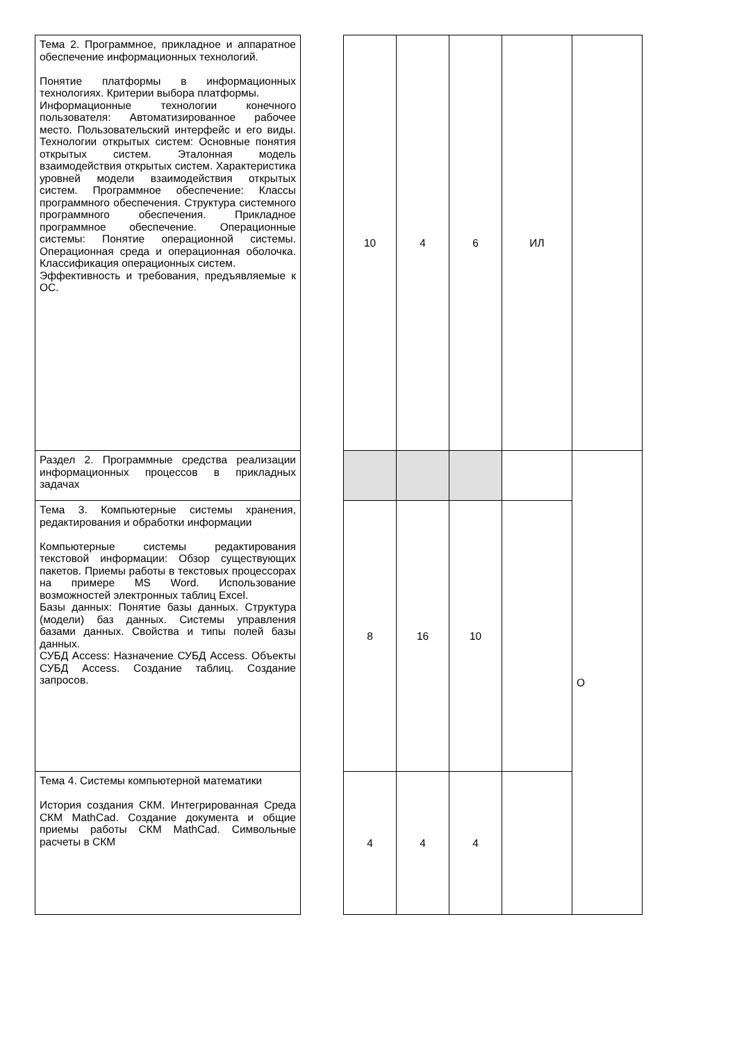| Тема 2. Программное, прикладное и аппаратное обеспечение информационных технологий. Понятие платформы в информационных технологиях. Критерии выбора платформы. Информационные технологии конечного пользователя: Автоматизированное рабочее место. Пользовательский интерфейс и его виды. Технологии открытых систем: Основные понятия открытых систем. Эталонная модель взаимодействия открытых систем. Характеристика уровней модели взаимодействия открытых систем. Программное обеспечение: Классы программного обеспечения. Структура системного программного обеспечения. Прикладное программное обеспечение. Операционные системы: Понятие операционной системы. Операционная среда и операционная оболочка. Классификация операционных систем. Эффективность и требования, предъявляемые к ОС. | | 10 | 4 | 6 | ИЛ | |
| Раздел 2. Программные средства реализации информационных процессов в прикладных задачах | | | | | | О |
| Тема 3. Компьютерные системы хранения, редактирования и обработки информации Компьютерные системы редактирования текстовой информации: Обзор существующих пакетов. Приемы работы в текстовых процессорах на примере MS Word. Использование возможностей электронных таблиц Excel. Базы данных: Понятие базы данных. Структура (модели) баз данных. Системы управления базами данных. Свойства и типы полей базы данных. СУБД Access: Назначение СУБД Access. Объекты СУБД Access. Создание таблиц. Создание запросов. | | 8 | 16 | 10 | | |
| Тема 4. Системы компьютерной математики История создания СКМ. Интегрированная Среда СКМ MathCad. Создание документа и общие приемы работы СКМ MathCad. Символьные расчеты в СКМ | | 4 | 4 | 4 | | |